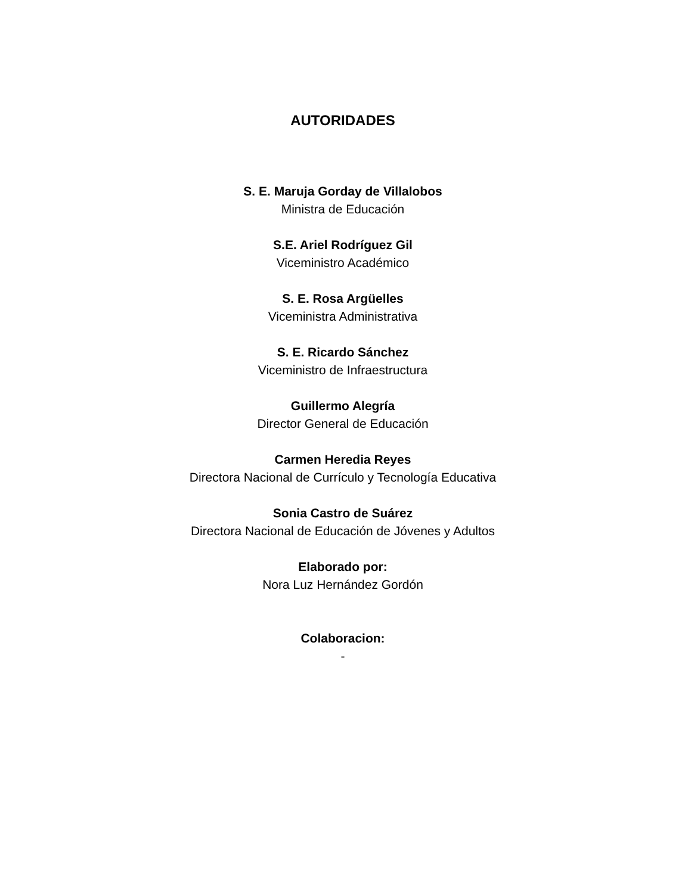AUTORIDADES
S. E. Maruja Gorday de Villalobos
Ministra de Educación
S.E. Ariel Rodríguez Gil
Viceministro Académico
S. E. Rosa Argüelles
Viceministra Administrativa
S. E. Ricardo Sánchez
Viceministro de Infraestructura
Guillermo Alegría
Director General de Educación
Carmen Heredia Reyes
Directora Nacional de Currículo y Tecnología Educativa
Sonia Castro de Suárez
Directora Nacional de Educación de Jóvenes y Adultos
Elaborado por:
Nora Luz Hernández Gordón
Colaboracion:
-